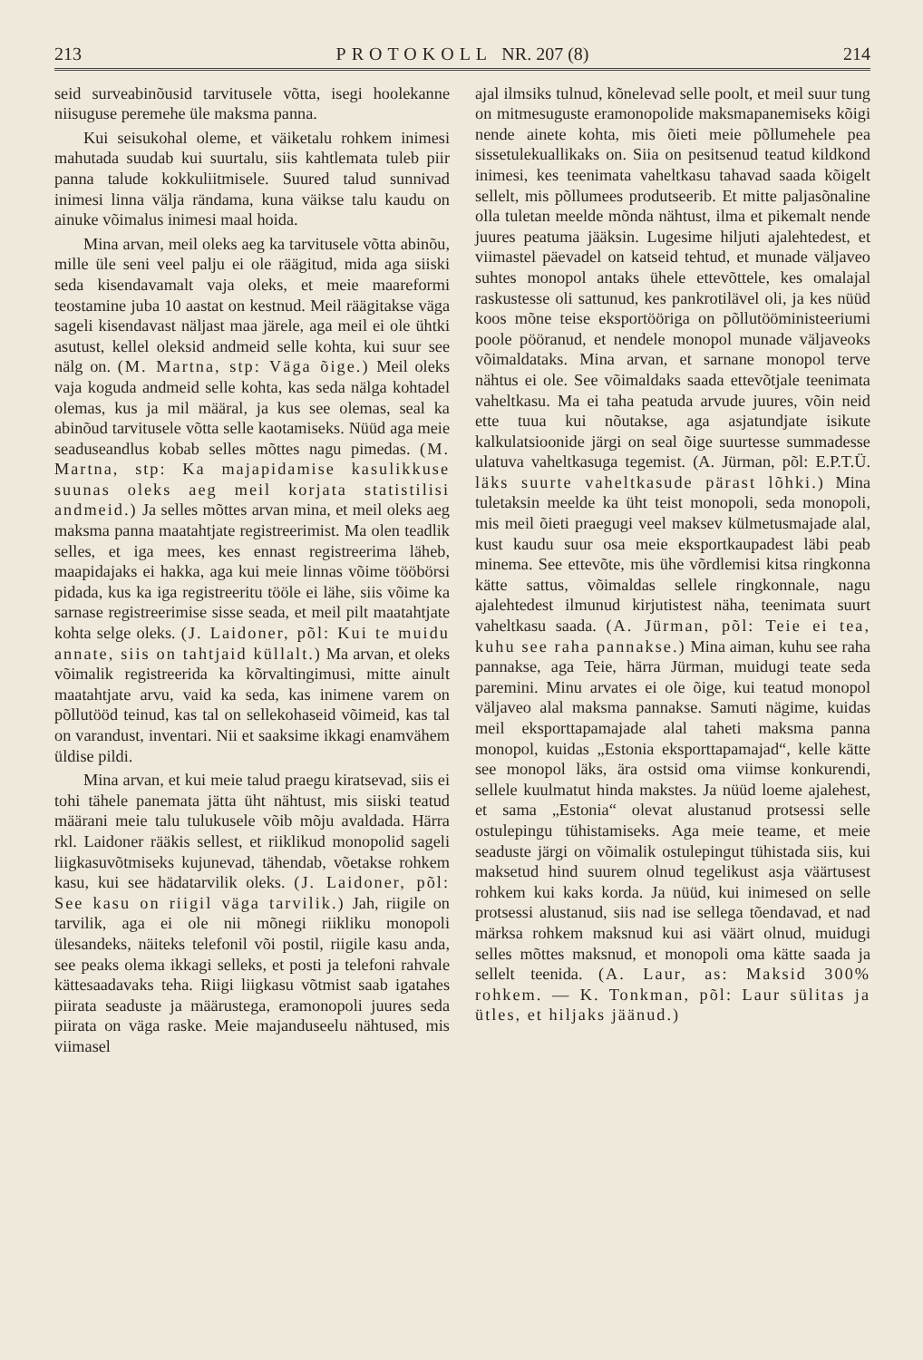213 PROTOKOLL NR. 207 (8) 214
seid surveabinõusid tarvitusele võtta, isegi hoolekanne niisuguse peremehe üle maksma panna.
Kui seisukohal oleme, et väiketalu rohkem inimesi mahutada suudab kui suurtalu, siis kahtlemata tuleb piir panna talude kokkuliitmisele. Suured talud sunnivad inimesi linna välja rändama, kuna väikse talu kaudu on ainuke võimalus inimesi maal hoida.
Mina arvan, meil oleks aeg ka tarvitusele võtta abinõu, mille üle seni veel palju ei ole räägitud, mida aga siiski seda kisendavamalt vaja oleks, et meie maareformi teostamine juba 10 aastat on kestnud. Meil räägitakse väga sageli kisendavast näljast maa järele, aga meil ei ole ühtki asutust, kellel oleksid andmeid selle kohta, kui suur see nälg on. (M. Martna, stp: Väga õige.) Meil oleks vaja koguda andmeid selle kohta, kas seda nälga kohtadel olemas, kus ja mil määral, ja kus see olemas, seal ka abinõud tarvitusele võtta selle kaotamiseks. Nüüd aga meie seaduseandlus kobab selles mõttes nagu pimedas. (M. Martna, stp: Ka majapidamise kasulikkuse suunas oleks aeg meil korjata statistilisi andmeid.) Ja selles mõttes arvan mina, et meil oleks aeg maksma panna maatahtjate registreerimist. Ma olen teadlik selles, et iga mees, kes ennast registreerima läheb, maapidajaks ei hakka, aga kui meie linnas võime tööbörsi pidada, kus ka iga registreeritu tööle ei lähe, siis võime ka sarnase registreerimise sisse seada, et meil pilt maatahtjate kohta selge oleks. (J. Laidoner, põl: Kui te muidu annate, siis on tahtjaid küllalt.) Ma arvan, et oleks võimalik registreerida ka kõrvaltingimusi, mitte ainult maatahtjate arvu, vaid ka seda, kas inimene varem on põllutööd teinud, kas tal on sellekohaseid võimeid, kas tal on varandust, inventari. Nii et saaksime ikkagi enamvähem üldise pildi.
Mina arvan, et kui meie talud praegu kiratsevad, siis ei tohi tähele panemata jätta üht nähtust, mis siiski teatud määrani meie talu tulukusele võib mõju avaldada. Härra rkl. Laidoner rääkis sellest, et riiklikud monopolid sageli liigkasuvõtmiseks kujunevad, tähendab, võetakse rohkem kasu, kui see hädatarvilik oleks. (J. Laidoner, põl: See kasu on riigil väga tarvilik.) Jah, riigile on tarvilik, aga ei ole nii mõnegi riikliku monopoli ülesandeks, näiteks telefonil või postil, riigile kasu anda, see peaks olema ikkagi selleks, et posti ja telefoni rahvale kättesaadavaks teha. Riigi liigkasu võtmist saab igatahes piirata seaduste ja määrustega, eramonopoli juures seda piirata on väga raske. Meie majanduseelu nähtused, mis viimasel
ajal ilmsiks tulnud, kõnelevad selle poolt, et meil suur tung on mitmesuguste eramonopolide maksmapanemiseks kõigi nende ainete kohta, mis õieti meie põllumehele pea sissetulekuallikaks on. Siia on pesitsenud teatud kildkond inimesi, kes teenimata vaheltkasu tahavad saada kõigelt sellelt, mis põllumees produtseerib. Et mitte paljasõnaline olla tuletan meelde mõnda nähtust, ilma et pikemalt nende juures peatuma jääksin. Lugesime hiljuti ajalehtedest, et viimastel päevadel on katseid tehtud, et munade väljaveo suhtes monopol antaks ühele ettevõttele, kes omalajal raskustesse oli sattunud, kes pankrotilävel oli, ja kes nüüd koos mõne teise eksportööriga on põllutööministeeriumi poole pööranud, et nendele monopol munade väljaveoks võimaldataks. Mina arvan, et sarnane monopol terve nähtus ei ole. See võimaldaks saada ettevõtjale teenimata vaheltkasu. Ma ei taha peatuda arvude juures, võin neid ette tuua kui nõutakse, aga asjatundjate isikute kalkulatsioonide järgi on seal õige suurtesse summadesse ulatuva vaheltkasuga tegemist. (A. Jürman, põl: E.P.T.Ü. läks suurte vaheltkasude pärast lõhki.) Mina tuletaksin meelde ka üht teist monopoli, seda monopoli, mis meil õieti praegugi veel maksev külmetusmajade alal, kust kaudu suur osa meie eksportkaupadest läbi peab minema. See ettevõte, mis ühe võrdlemisi kitsa ringkonna kätte sattus, võimaldas sellele ringkonnale, nagu ajalehtedest ilmunud kirjutistest näha, teenimata suurt vaheltkasu saada. (A. Jürman, põl: Teie ei tea, kuhu see raha pannakse.) Mina aiman, kuhu see raha pannakse, aga Teie, härra Jürman, muidugi teate seda paremini. Minu arvates ei ole õige, kui teatud monopol väljaveo alal maksma pannakse. Samuti nägime, kuidas meil eksporttapamajade alal taheti maksma panna monopol, kuidas „Estonia eksporttapamajad“, kelle kätte see monopol läks, ära ostsid oma viimse konkurendi, sellele kuulmatut hinda makstes. Ja nüüd loeme ajalehest, et sama „Estonia“ olevat alustanud protsessi selle ostulepingu tühistamiseks. Aga meie teame, et meie seaduste järgi on võimalik ostulepingut tühistada siis, kui maksetud hind suurem olnud tegelikust asja väärtusest rohkem kui kaks korda. Ja nüüd, kui inimesed on selle protsessi alustanud, siis nad ise sellega tõendavad, et nad märksa rohkem maksnud kui asi väärt olnud, muidugi selles mõttes maksnud, et monopoli oma kätte saada ja sellelt teenida. (A. Laur, as: Maksid 300% rohkem. — K. Tonkman, põl: Laur sülitas ja ütles, et hiljaks jäänud.)